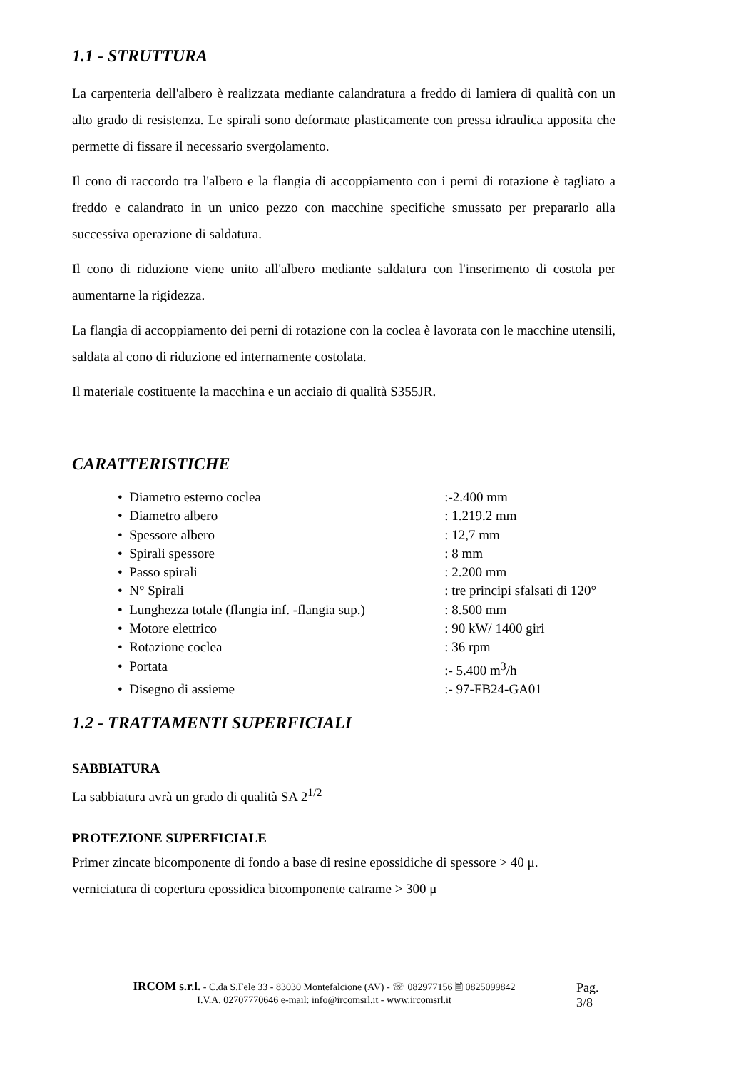1.1 - STRUTTURA
La carpenteria dell'albero è realizzata mediante calandratura a freddo di lamiera di qualità con un alto grado di resistenza. Le spirali sono deformate plasticamente con pressa idraulica apposita che permette di fissare il necessario svergolamento.
Il cono di raccordo tra l'albero e la flangia di accoppiamento con i perni di rotazione è tagliato a freddo e calandrato in un unico pezzo con macchine specifiche smussato per prepararlo alla successiva operazione di saldatura.
Il cono di riduzione viene unito all'albero mediante saldatura con l'inserimento di costola per aumentarne la rigidezza.
La flangia di accoppiamento dei perni di rotazione con la coclea è lavorata con le macchine utensili, saldata al cono di riduzione ed internamente costolata.
Il materiale costituente la macchina e un acciaio di qualità S355JR.
CARATTERISTICHE
• Diametro esterno coclea:-2.400 mm
• Diametro albero: 1.219.2 mm
• Spessore albero: 12,7 mm
• Spirali spessore: 8 mm
• Passo spirali: 2.200 mm
• N° Spirali: tre principi sfalsati di 120°
• Lunghezza totale (flangia inf. -flangia sup.): 8.500 mm
• Motore elettrico: 90 kW/ 1400 giri
• Rotazione coclea: 36 rpm
• Portata:- 5.400 m<sup>3</sup>/h
• Disegno di assieme:- 97-FB24-GA01
1.2 - TRATTAMENTI SUPERFICIALI
SABBIATURA
La sabbiatura avrà un grado di qualità SA 2<sup>1/2</sup>
PROTEZIONE SUPERFICIALE
Primer zincate bicomponente di fondo a base di resine epossidiche di spessore > 40 μ.
verniciatura di copertura epossidica bicomponente catrame > 300 μ
IRCOM s.r.l. - C.da S.Fele 33 - 83030 Montefalcione (AV) - ☏ 082977156 🖹 0825099842
I.V.A. 02707770646 e-mail: info@ircomsrl.it - www.ircomsrl.it
Pag. 3/8